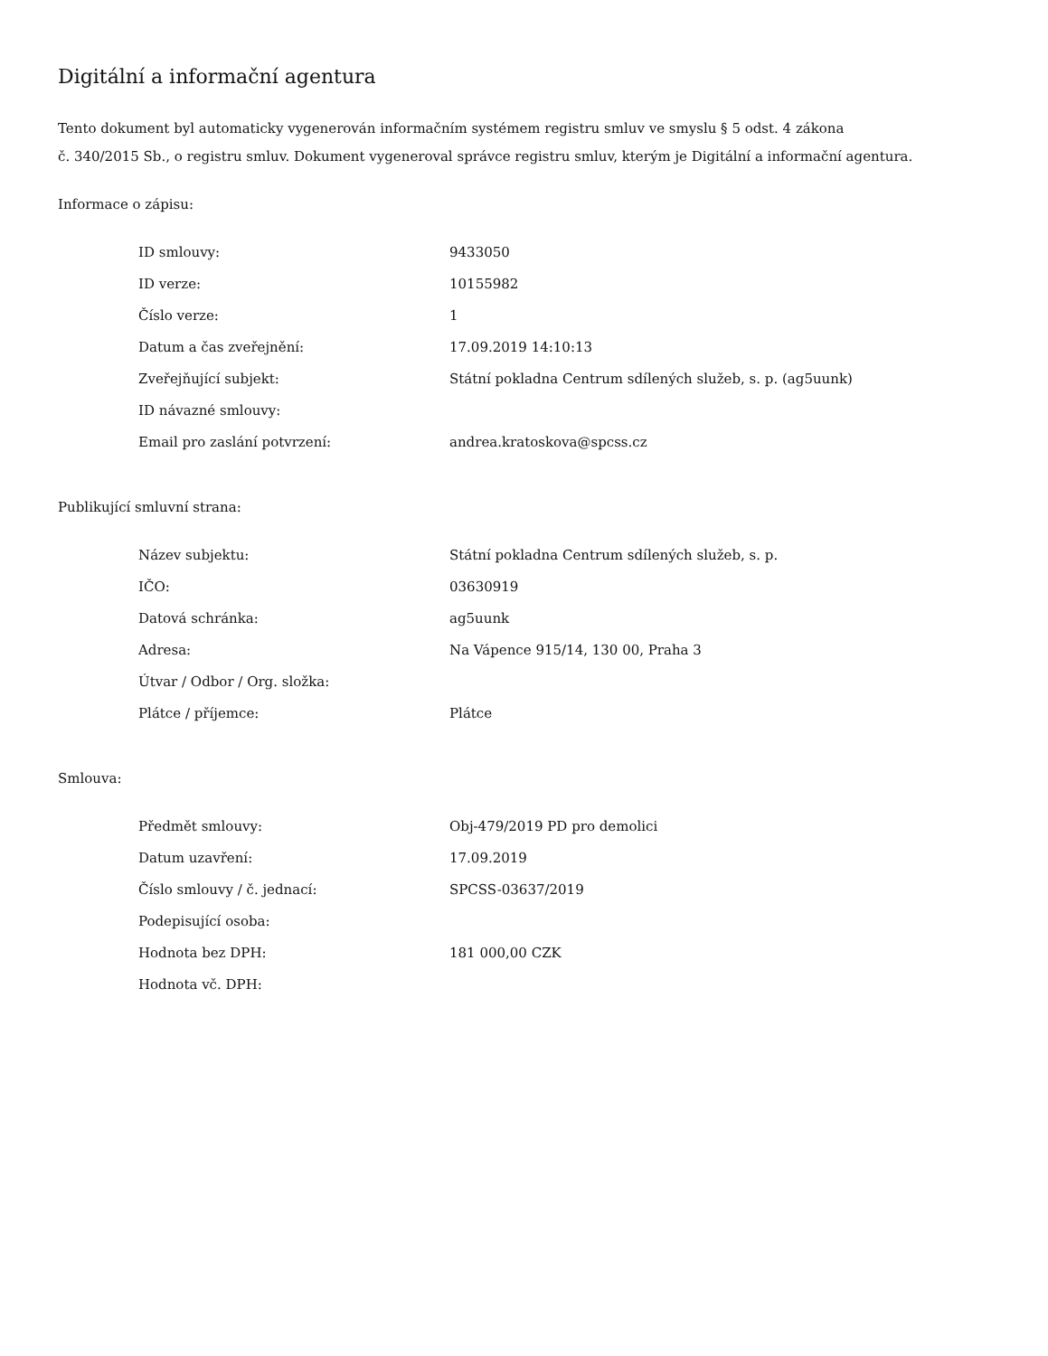Digitální a informační agentura
Tento dokument byl automaticky vygenerován informačním systémem registru smluv ve smyslu § 5 odst. 4 zákona
č. 340/2015 Sb., o registru smluv. Dokument vygeneroval správce registru smluv, kterým je Digitální a informační agentura.
Informace o zápisu:
| ID smlouvy: | 9433050 |
| ID verze: | 10155982 |
| Číslo verze: | 1 |
| Datum a čas zveřejnění: | 17.09.2019 14:10:13 |
| Zveřejňující subjekt: | Státní pokladna Centrum sdílených služeb, s. p. (ag5uunk) |
| ID návazné smlouvy: | |
| Email pro zaslání potvrzení: | andrea.kratoskova@spcss.cz |
Publikující smluvní strana:
| Název subjektu: | Státní pokladna Centrum sdílených služeb, s. p. |
| IČO: | 03630919 |
| Datová schránka: | ag5uunk |
| Adresa: | Na Vápence 915/14, 130 00, Praha 3 |
| Útvar / Odbor / Org. složka: | |
| Plátce / příjemce: | Plátce |
Smlouva:
| Předmět smlouvy: | Obj-479/2019 PD pro demolici |
| Datum uzavření: | 17.09.2019 |
| Číslo smlouvy / č. jednací: | SPCSS-03637/2019 |
| Podepisující osoba: | |
| Hodnota bez DPH: | 181 000,00 CZK |
| Hodnota vč. DPH: | |